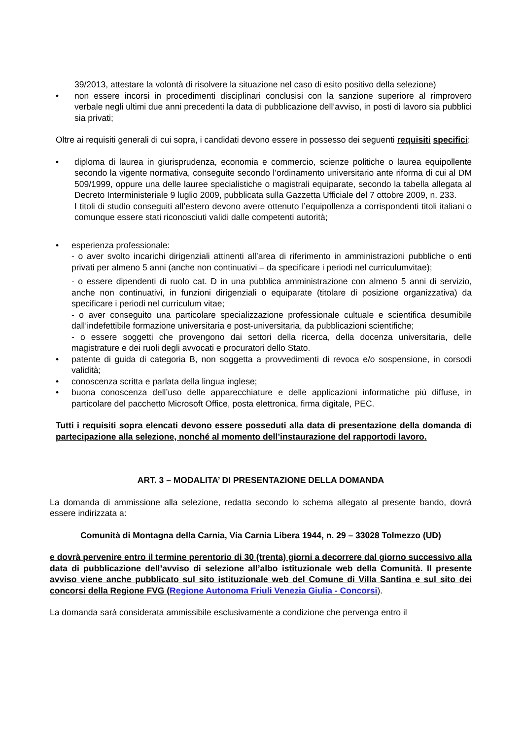39/2013, attestare la volontà di risolvere la situazione nel caso di esito positivo della selezione)
• non essere incorsi in procedimenti disciplinari conclusisi con la sanzione superiore al rimprovero verbale negli ultimi due anni precedenti la data di pubblicazione dell’avviso, in posti di lavoro sia pubblici sia privati;
Oltre ai requisiti generali di cui sopra, i candidati devono essere in possesso dei seguenti requisiti specifici:
• diploma di laurea in giurisprudenza, economia e commercio, scienze politiche o laurea equipollente secondo la vigente normativa, conseguite secondo l’ordinamento universitario ante riforma di cui al DM 509/1999, oppure una delle lauree specialistiche o magistrali equiparate, secondo la tabella allegata al Decreto Interministeriale 9 luglio 2009, pubblicata sulla Gazzetta Ufficiale del 7 ottobre 2009, n. 233.
I titoli di studio conseguiti all’estero devono avere ottenuto l’equipollenza a corrispondenti titoli italiani o comunque essere stati riconosciuti validi dalle competenti autorità;
• esperienza professionale:
- o aver svolto incarichi dirigenziali attinenti all’area di riferimento in amministrazioni pubbliche o enti privati per almeno 5 anni (anche non continuativi – da specificare i periodi nel curriculumvitae);
- o essere dipendenti di ruolo cat. D in una pubblica amministrazione con almeno 5 anni di servizio, anche non continuativi, in funzioni dirigenziali o equiparate (titolare di posizione organizzativa) da specificare i periodi nel curriculum vitae;
- o aver conseguito una particolare specializzazione professionale cultuale e scientifica desumibile dall’indefettibile formazione universitaria e post-universitaria, da pubblicazioni scientifiche;
- o essere soggetti che provengono dai settori della ricerca, della docenza universitaria, delle magistrature e dei ruoli degli avvocati e procuratori dello Stato.
• patente di guida di categoria B, non soggetta a provvedimenti di revoca e/o sospensione, in corsodi validità;
• conoscenza scritta e parlata della lingua inglese;
• buona conoscenza dell’uso delle apparecchiature e delle applicazioni informatiche più diffuse, in particolare del pacchetto Microsoft Office, posta elettronica, firma digitale, PEC.
Tutti i requisiti sopra elencati devono essere posseduti alla data di presentazione della domanda di partecipazione alla selezione, nonché al momento dell’instaurazione del rapportodi lavoro.
ART. 3 – MODALITA’ DI PRESENTAZIONE DELLA DOMANDA
La domanda di ammissione alla selezione, redatta secondo lo schema allegato al presente bando, dovrà essere indirizzata a:
Comunità di Montagna della Carnia, Via Carnia Libera 1944, n. 29 – 33028 Tolmezzo (UD)
e dovrà pervenire entro il termine perentorio di 30 (trenta) giorni a decorrere dal giorno successivo alla data di pubblicazione dell’avviso di selezione all’albo istituzionale web della Comunità. Il presente avviso viene anche pubblicato sul sito istituzionale web del Comune di Villa Santina e sul sito dei concorsi della Regione FVG (Regione Autonoma Friuli Venezia Giulia - Concorsi).
La domanda sarà considerata ammissibile esclusivamente a condizione che pervenga entro il